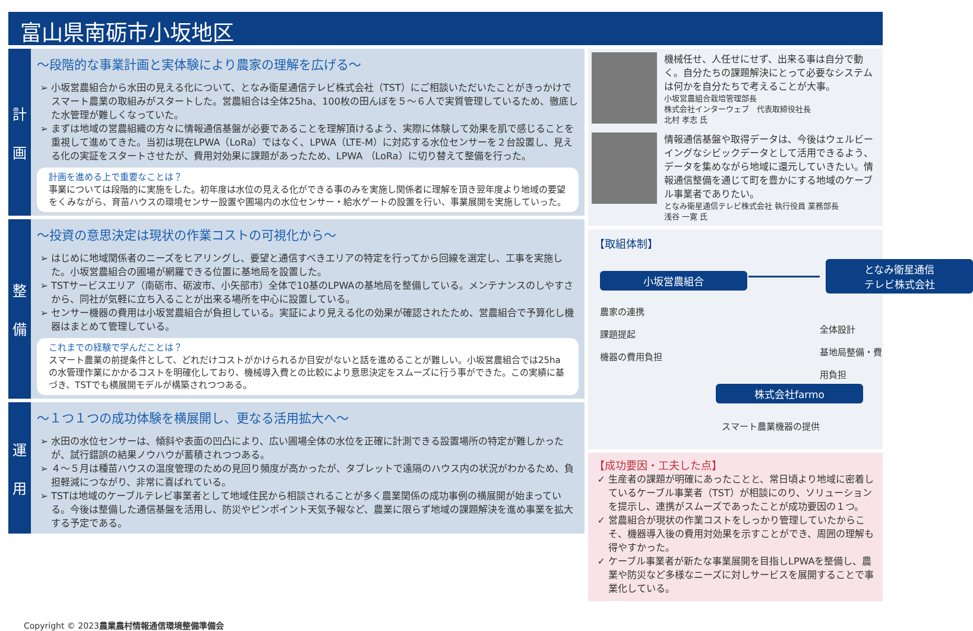富山県南砺市小坂地区
計
画
～段階的な事業計画と実体験により農家の理解を広げる～
小坂営農組合から水田の見える化について、となみ衛星通信テレビ株式会社（TST）にご相談いただいたことがきっかけでスマート農業の取組みがスタートした。営農組合は全体25ha、100枚の田んぼを５～６人で実質管理しているため、徹底した水管理が難しくなっていた。
まずは地域の営農組織の方々に情報通信基盤が必要であることを理解頂けるよう、実際に体験して効果を肌で感じることを重視して進めてきた。当初は現在LPWA（LoRa）ではなく、LPWA（LTE-M）に対応する水位センサーを２台設置し、見える化の実証をスタートさせたが、費用対効果に課題があったため、LPWA （LoRa）に切り替えて整備を行った。
計画を進める上で重要なことは？
事業については段階的に実施をした。初年度は水位の見える化ができる事のみを実施し関係者に理解を頂き翌年度より地域の要望をくみながら、育苗ハウスの環境センサー設置や圃場内の水位センサー・給水ゲートの設置を行い、事業展開を実施していった。
整
備
～投資の意思決定は現状の作業コストの可視化から～
はじめに地域関係者のニーズをヒアリングし、要望と通信すべきエリアの特定を行ってから回線を選定し、工事を実施した。小坂営農組合の圃場が網羅できる位置に基地局を設置した。
TSTサービスエリア（南砺市、砺波市、小矢部市）全体で10基のLPWAの基地局を整備している。メンテナンスのしやすさから、同社が気軽に立ち入ることが出来る場所を中心に設置している。
センサー機器の費用は小坂営農組合が負担している。実証により見える化の効果が確認されたため、営農組合で予算化し機器はまとめて管理している。
これまでの経験で学んだことは？
スマート農業の前提条件として、どれだけコストがかけられるか目安がないと話を進めることが難しい。小坂営農組合では25haの水管理作業にかかるコストを明確化しており、機械導入費との比較により意思決定をスムーズに行う事ができた。この実績に基づき、TSTでも横展開モデルが構築されつつある。
運
用
～１つ１つの成功体験を横展開し、更なる活用拡大へ～
水田の水位センサーは、傾斜や表面の凹凸により、広い圃場全体の水位を正確に計測できる設置場所の特定が難しかったが、試行錯誤の結果ノウハウが蓄積されつつある。
４～５月は種苗ハウスの温度管理のための見回り頻度が高かったが、タブレットで遠隔のハウス内の状況がわかるため、負担軽減につながり、非常に喜ばれている。
TSTは地域のケーブルテレビ事業者として地域住民から相談されることが多く農業関係の成功事例の横展開が始まっている。今後は整備した通信基盤を活用し、防災やピンポイント天気予報など、農業に限らず地域の課題解決を進め事業を拡大する予定である。
機械任せ、人任せにせず、出来る事は自分で動く。自分たちの課題解決にとって必要なシステムは何かを自分たちで考えることが大事。
小坂営農組合栽培管理部長
株式会社インターウェブ　代表取締役社長
北村 孝志 氏
情報通信基盤や取得データは、今後はウェルビーイングなシビックデータとして活用できるよう、データを集めながら地域に還元していきたい。情報通信整備を通じて町を豊かにする地域のケーブル事業者でありたい。
となみ衛星通信テレビ株式会社 執行役員 業務部長
浅谷 一寛 氏
【取組体制】
小坂営農組合
となみ衛星通信
テレビ株式会社
農家の連携
課題提起
機器の費用負担
全体設計
基地局整備・費用負担
株式会社farmo
スマート農業機器の提供
【成功要因・工夫した点】
生産者の課題が明確にあったことと、常日頃より地域に密着しているケーブル事業者（TST）が相談にのり、ソリューションを提示し、連携がスムーズであったことが成功要因の１つ。
営農組合が現状の作業コストをしっかり管理していたからこそ、機器導入後の費用対効果を示すことができ、周囲の理解も得やすかった。
ケーブル事業者が新たな事業展開を目指しLPWAを整備し、農業や防災など多様なニーズに対しサービスを展開することで事業化している。
Copyright © 2023農業農村情報通信環境整備準備会